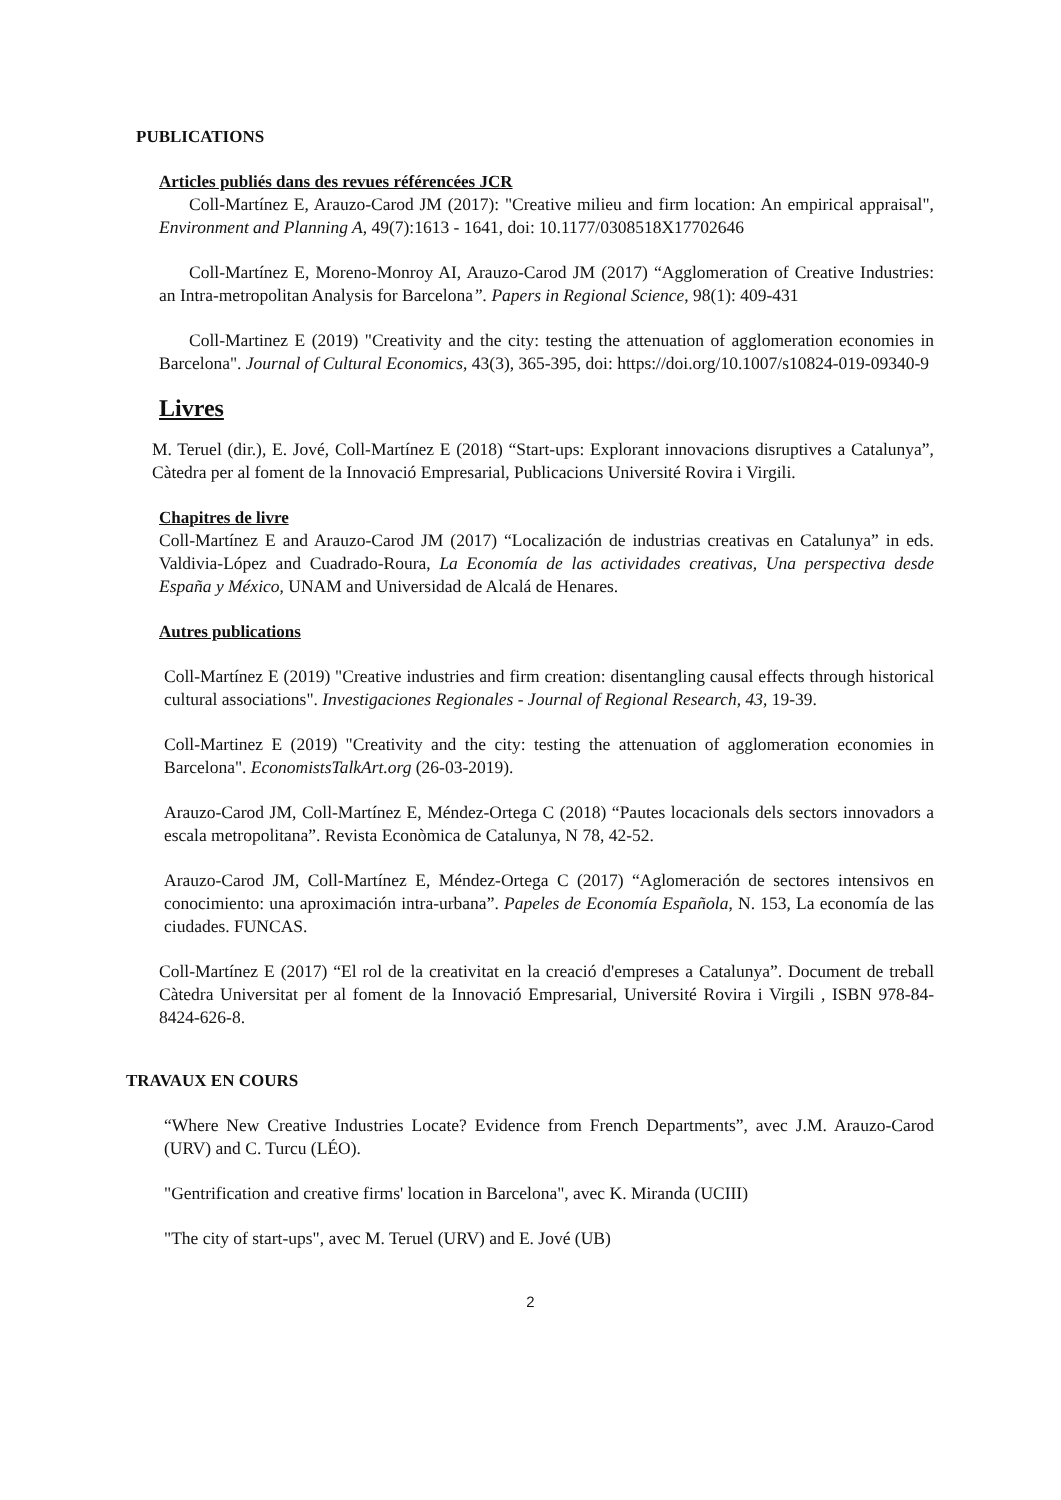PUBLICATIONS
Articles publiés dans des revues référencées JCR
Coll-Martínez E, Arauzo-Carod JM (2017): "Creative milieu and firm location: An empirical appraisal", Environment and Planning A, 49(7):1613 - 1641, doi: 10.1177/0308518X17702646
Coll-Martínez E, Moreno-Monroy AI, Arauzo-Carod JM (2017) “Agglomeration of Creative Industries: an Intra-metropolitan Analysis for Barcelona”. Papers in Regional Science, 98(1): 409-431
Coll-Martinez E (2019) "Creativity and the city: testing the attenuation of agglomeration economies in Barcelona". Journal of Cultural Economics, 43(3), 365-395, doi: https://doi.org/10.1007/s10824-019-09340-9
Livres
M. Teruel (dir.), E. Jové, Coll-Martínez E (2018) “Start-ups: Explorant innovacions disruptives a Catalunya”, Càtedra per al foment de la Innovació Empresarial, Publicacions Université Rovira i Virgili.
Chapitres de livre
Coll-Martínez E and Arauzo-Carod JM (2017) “Localización de industrias creativas en Catalunya” in eds. Valdivia-López and Cuadrado-Roura, La Economía de las actividades creativas, Una perspectiva desde España y México, UNAM and Universidad de Alcalá de Henares.
Autres publications
Coll-Martínez E (2019) "Creative industries and firm creation: disentangling causal effects through historical cultural associations". Investigaciones Regionales - Journal of Regional Research, 43, 19-39.
Coll-Martinez E (2019) "Creativity and the city: testing the attenuation of agglomeration economies in Barcelona". EconomistsTalkArt.org (26-03-2019).
Arauzo-Carod JM, Coll-Martínez E, Méndez-Ortega C (2018) “Pautes locacionals dels sectors innovadors a escala metropolitana”. Revista Econòmica de Catalunya, N 78, 42-52.
Arauzo-Carod JM, Coll-Martínez E, Méndez-Ortega C (2017) “Aglomeración de sectores intensivos en conocimiento: una aproximación intra-urbana”. Papeles de Economía Española, N. 153, La economía de las ciudades. FUNCAS.
Coll-Martínez E (2017) “El rol de la creativitat en la creació d'empreses a Catalunya”. Document de treball Càtedra Universitat per al foment de la Innovació Empresarial, Université Rovira i Virgili , ISBN 978-84-8424-626-8.
TRAVAUX EN COURS
“Where New Creative Industries Locate? Evidence from French Departments”, avec J.M. Arauzo-Carod (URV) and C. Turcu (LÉO).
"Gentrification and creative firms' location in Barcelona", avec K. Miranda (UCIII)
"The city of start-ups", avec M. Teruel (URV) and E. Jové (UB)
2